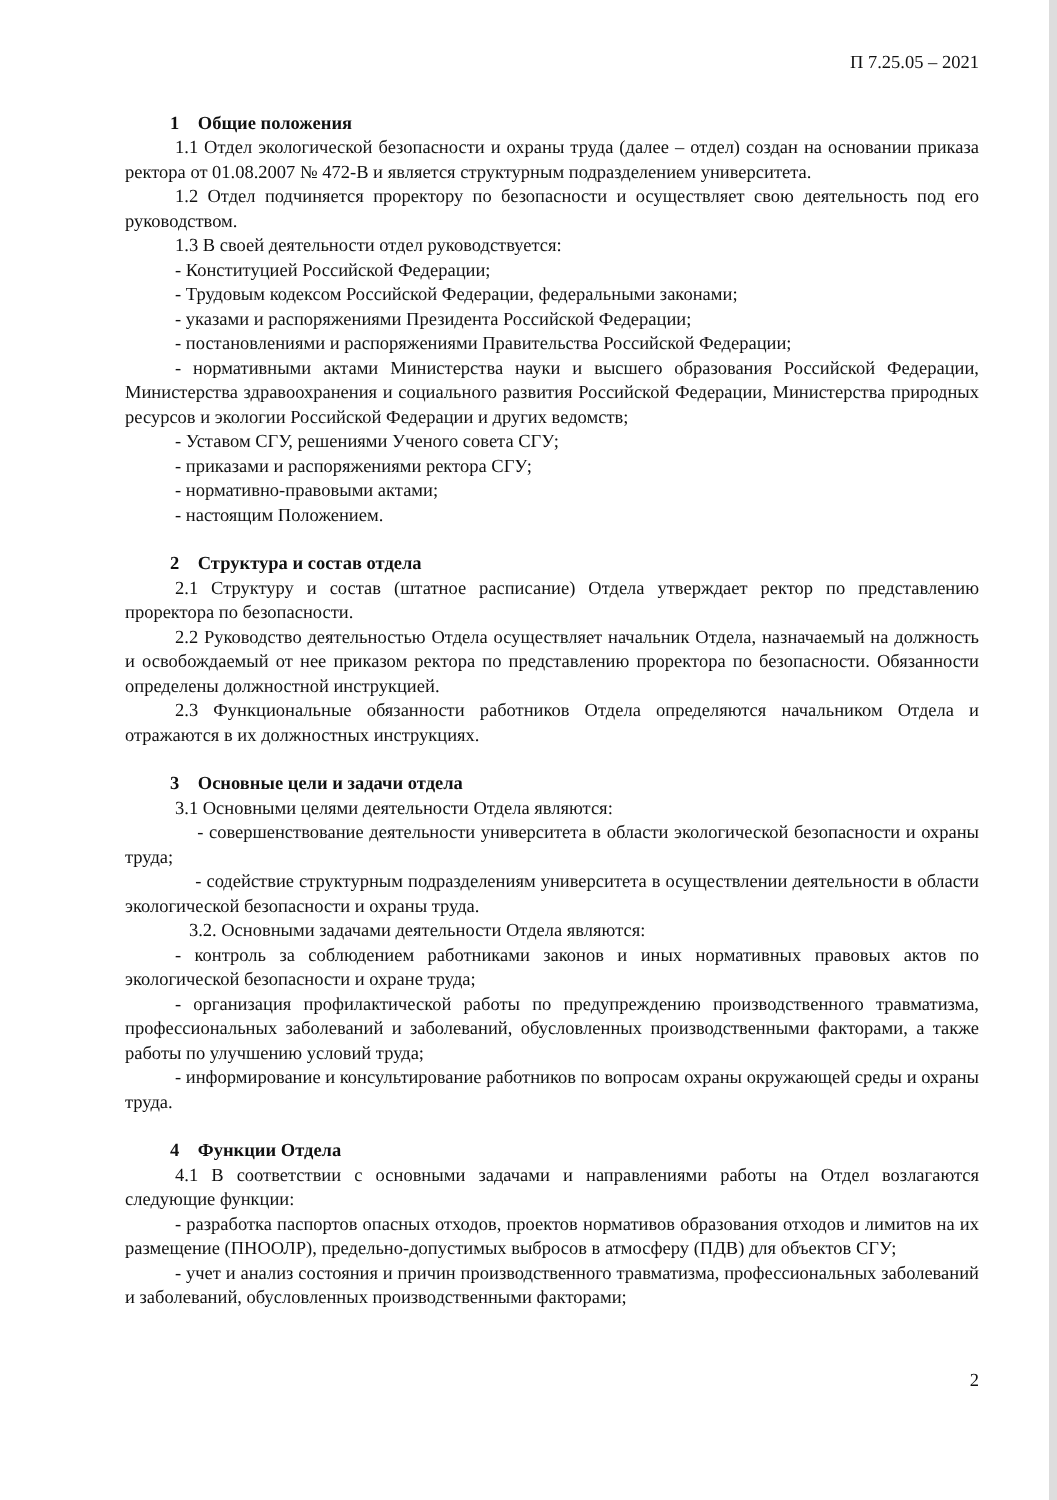П 7.25.05 – 2021
1 Общие положения
1.1 Отдел экологической безопасности и охраны труда (далее – отдел) создан на основании приказа ректора от 01.08.2007 № 472-В и является структурным подразделением университета.
1.2 Отдел подчиняется проректору по безопасности и осуществляет свою деятельность под его руководством.
1.3 В своей деятельности отдел руководствуется:
- Конституцией Российской Федерации;
- Трудовым кодексом Российской Федерации, федеральными законами;
- указами и распоряжениями Президента Российской Федерации;
- постановлениями и распоряжениями Правительства Российской Федерации;
- нормативными актами Министерства науки и высшего образования Российской Федерации, Министерства здравоохранения и социального развития Российской Федерации, Министерства природных ресурсов и экологии Российской Федерации и других ведомств;
- Уставом СГУ, решениями Ученого совета СГУ;
- приказами и распоряжениями ректора СГУ;
- нормативно-правовыми актами;
- настоящим Положением.
2 Структура и состав отдела
2.1 Структуру и состав (штатное расписание) Отдела утверждает ректор по представлению проректора по безопасности.
2.2 Руководство деятельностью Отдела осуществляет начальник Отдела, назначаемый на должность и освобождаемый от нее приказом ректора по представлению проректора по безопасности. Обязанности определены должностной инструкцией.
2.3 Функциональные обязанности работников Отдела определяются начальником Отдела и отражаются в их должностных инструкциях.
3 Основные цели и задачи отдела
3.1 Основными целями деятельности Отдела являются:
- совершенствование деятельности университета в области экологической безопасности и охраны труда;
- содействие структурным подразделениям университета в осуществлении деятельности в области экологической безопасности и охраны труда.
3.2. Основными задачами деятельности Отдела являются:
- контроль за соблюдением работниками законов и иных нормативных правовых актов по экологической безопасности и охране труда;
- организация профилактической работы по предупреждению производственного травматизма, профессиональных заболеваний и заболеваний, обусловленных производственными факторами, а также работы по улучшению условий труда;
- информирование и консультирование работников по вопросам охраны окружающей среды и охраны труда.
4 Функции Отдела
4.1 В соответствии с основными задачами и направлениями работы на Отдел возлагаются следующие функции:
- разработка паспортов опасных отходов, проектов нормативов образования отходов и лимитов на их размещение (ПНООЛР), предельно-допустимых выбросов в атмосферу (ПДВ) для объектов СГУ;
- учет и анализ состояния и причин производственного травматизма, профессиональных заболеваний и заболеваний, обусловленных производственными факторами;
2